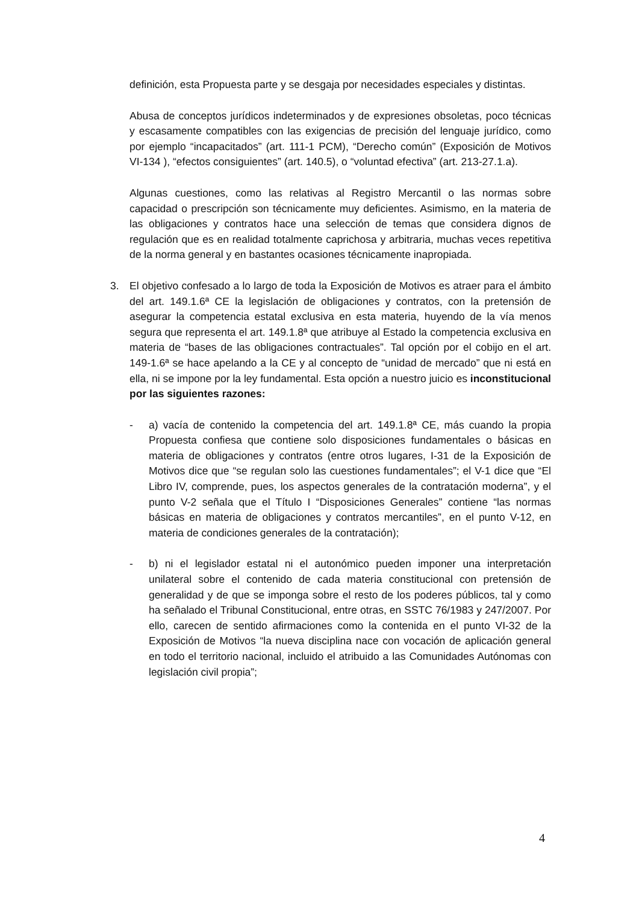definición, esta Propuesta parte y se desgaja por necesidades especiales y distintas.
Abusa de conceptos jurídicos indeterminados y de expresiones obsoletas, poco técnicas y escasamente compatibles con las exigencias de precisión del lenguaje jurídico, como por ejemplo “incapacitados” (art. 111-1 PCM), “Derecho común” (Exposición de Motivos VI-134 ), “efectos consiguientes” (art. 140.5), o “voluntad efectiva” (art. 213-27.1.a).
Algunas cuestiones, como las relativas al Registro Mercantil o las normas sobre capacidad o prescripción son técnicamente muy deficientes. Asimismo, en la materia de las obligaciones y contratos hace una selección de temas que considera dignos de regulación que es en realidad totalmente caprichosa y arbitraria, muchas veces repetitiva de la norma general y en bastantes ocasiones técnicamente inapropiada.
3. El objetivo confesado a lo largo de toda la Exposición de Motivos es atraer para el ámbito del art. 149.1.6ª CE la legislación de obligaciones y contratos, con la pretensión de asegurar la competencia estatal exclusiva en esta materia, huyendo de la vía menos segura que representa el art. 149.1.8ª que atribuye al Estado la competencia exclusiva en materia de “bases de las obligaciones contractuales”. Tal opción por el cobijo en el art. 149-1.6ª se hace apelando a la CE y al concepto de “unidad de mercado” que ni está en ella, ni se impone por la ley fundamental. Esta opción a nuestro juicio es inconstitucional por las siguientes razones:
- a) vacía de contenido la competencia del art. 149.1.8ª CE, más cuando la propia Propuesta confiesa que contiene solo disposiciones fundamentales o básicas en materia de obligaciones y contratos (entre otros lugares, I-31 de la Exposición de Motivos dice que “se regulan solo las cuestiones fundamentales”; el V-1 dice que “El Libro IV, comprende, pues, los aspectos generales de la contratación moderna”, y el punto V-2 señala que el Título I “Disposiciones Generales” contiene “las normas básicas en materia de obligaciones y contratos mercantiles”, en el punto V-12, en materia de condiciones generales de la contratación);
- b) ni el legislador estatal ni el autonómico pueden imponer una interpretación unilateral sobre el contenido de cada materia constitucional con pretensión de generalidad y de que se imponga sobre el resto de los poderes públicos, tal y como ha señalado el Tribunal Constitucional, entre otras, en SSTC 76/1983 y 247/2007. Por ello, carecen de sentido afirmaciones como la contenida en el punto VI-32 de la Exposición de Motivos “la nueva disciplina nace con vocación de aplicación general en todo el territorio nacional, incluido el atribuido a las Comunidades Autónomas con legislación civil propia”;
4